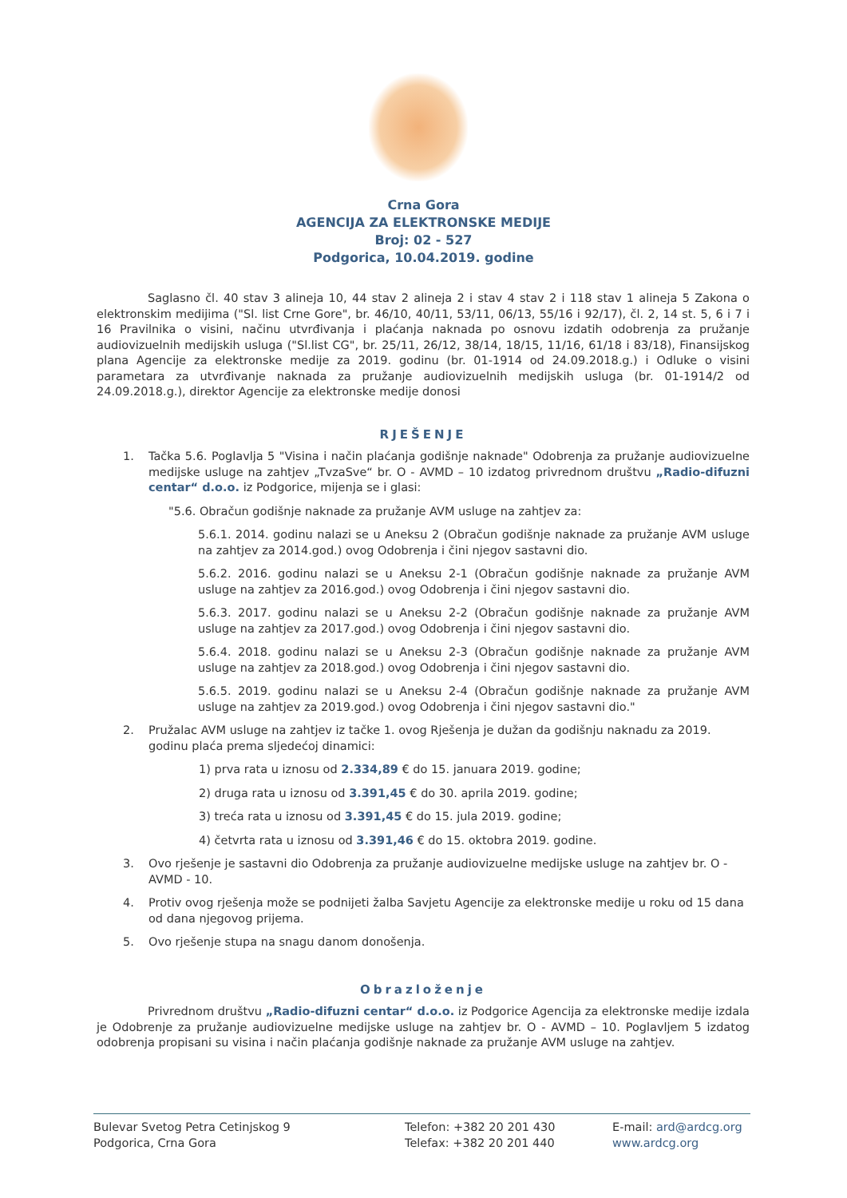Crna Gora
AGENCIJA ZA ELEKTRONSKE MEDIJE
Broj: 02 - 527
Podgorica, 10.04.2019. godine
Saglasno čl. 40 stav 3 alineja 10, 44 stav 2 alineja 2 i stav 4 stav 2 i 118 stav 1 alineja 5 Zakona o elektronskim medijima ("Sl. list Crne Gore", br. 46/10, 40/11, 53/11, 06/13, 55/16 i 92/17), čl. 2, 14 st. 5, 6 i 7 i 16 Pravilnika o visini, načinu utvrđivanja i plaćanja naknada po osnovu izdatih odobrenja za pružanje audiovizuelnih medijskih usluga ("Sl.list CG", br. 25/11, 26/12, 38/14, 18/15, 11/16, 61/18 i 83/18), Finansijskog plana Agencije za elektronske medije za 2019. godinu (br. 01-1914 od 24.09.2018.g.) i Odluke o visini parametara za utvrđivanje naknada za pružanje audiovizuelnih medijskih usluga (br. 01-1914/2 od 24.09.2018.g.), direktor Agencije za elektronske medije donosi
RJEŠENJE
1. Tačka 5.6. Poglavlja 5 "Visina i način plaćanja godišnje naknade" Odobrenja za pružanje audiovizuelne medijske usluge na zahtjev „TvzaSve“ br. O - AVMD – 10 izdatog privrednom društvu „Radio-difuzni centar“ d.o.o. iz Podgorice, mijenja se i glasi:
"5.6. Obračun godišnje naknade za pružanje AVM usluge na zahtjev za:
5.6.1. 2014. godinu nalazi se u Aneksu 2 (Obračun godišnje naknade za pružanje AVM usluge na zahtjev za 2014.god.) ovog Odobrenja i čini njegov sastavni dio.
5.6.2. 2016. godinu nalazi se u Aneksu 2-1 (Obračun godišnje naknade za pružanje AVM usluge na zahtjev za 2016.god.) ovog Odobrenja i čini njegov sastavni dio.
5.6.3. 2017. godinu nalazi se u Aneksu 2-2 (Obračun godišnje naknade za pružanje AVM usluge na zahtjev za 2017.god.) ovog Odobrenja i čini njegov sastavni dio.
5.6.4. 2018. godinu nalazi se u Aneksu 2-3 (Obračun godišnje naknade za pružanje AVM usluge na zahtjev za 2018.god.) ovog Odobrenja i čini njegov sastavni dio.
5.6.5. 2019. godinu nalazi se u Aneksu 2-4 (Obračun godišnje naknade za pružanje AVM usluge na zahtjev za 2019.god.) ovog Odobrenja i čini njegov sastavni dio."
2. Pružalac AVM usluge na zahtjev iz tačke 1. ovog Rješenja je dužan da godišnju naknadu za 2019. godinu plaća prema sljedećoj dinamici:
1) prva rata u iznosu od 2.334,89 € do 15. januara 2019. godine;
2) druga rata u iznosu od 3.391,45 € do 30. aprila 2019. godine;
3) treća rata u iznosu od 3.391,45 € do 15. jula 2019. godine;
4) četvrta rata u iznosu od 3.391,46 € do 15. oktobra 2019. godine.
3. Ovo rješenje je sastavni dio Odobrenja za pružanje audiovizuelne medijske usluge na zahtjev br. O - AVMD - 10.
4. Protiv ovog rješenja može se podnijeti žalba Savjetu Agencije za elektronske medije u roku od 15 dana od dana njegovog prijema.
5. Ovo rješenje stupa na snagu danom donošenja.
Obrazloženje
Privrednom društvu „Radio-difuzni centar“ d.o.o. iz Podgorice Agencija za elektronske medije izdala je Odobrenje za pružanje audiovizuelne medijske usluge na zahtjev br. O - AVMD – 10. Poglavljem 5 izdatog odobrenja propisani su visina i način plaćanja godišnje naknade za pružanje AVM usluge na zahtjev.
Bulevar Svetog Petra Cetinjskog 9
Podgorica, Crna Gora
Telefon: +382 20 201 430
Telefax: +382 20 201 440
E-mail: ard@ardcg.org
www.ardcg.org